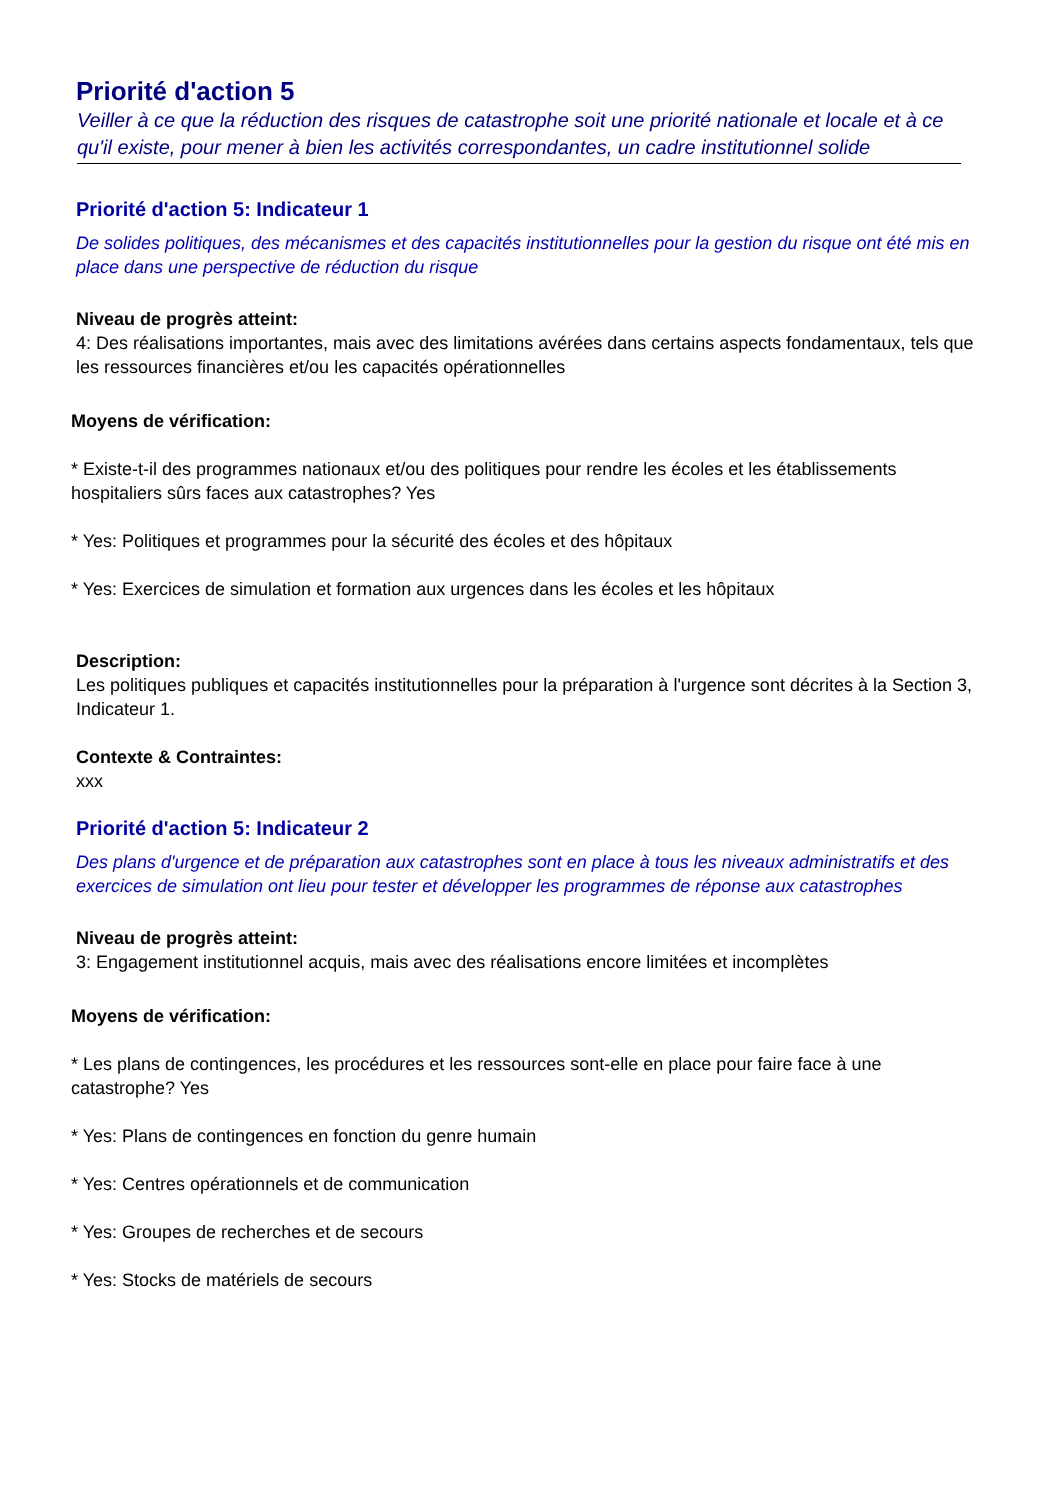Priorité d'action 5
Veiller à ce que la réduction des risques de catastrophe soit une priorité nationale et locale et à ce qu'il existe, pour mener à bien les activités correspondantes, un cadre institutionnel solide
Priorité d'action 5: Indicateur 1
De solides politiques, des mécanismes et des capacités institutionnelles pour la gestion du risque ont été mis en place dans une perspective de réduction du risque
Niveau de progrès atteint:
4: Des réalisations importantes, mais avec des limitations avérées dans certains aspects fondamentaux, tels que les ressources financières et/ou les capacités opérationnelles
Moyens de vérification:
* Existe-t-il des programmes nationaux et/ou des politiques pour rendre les écoles et les établissements hospitaliers sûrs faces aux catastrophes? Yes
* Yes: Politiques et programmes pour la sécurité des écoles et des hôpitaux
* Yes: Exercices de simulation et formation aux urgences dans les écoles et les hôpitaux
Description:
Les politiques publiques et capacités institutionnelles pour la préparation à l'urgence sont décrites à la Section 3, Indicateur 1.
Contexte & Contraintes:
xxx
Priorité d'action 5: Indicateur 2
Des plans d'urgence et de préparation aux catastrophes sont en place à tous les niveaux administratifs et des exercices de simulation ont lieu pour tester et développer les programmes de réponse aux catastrophes
Niveau de progrès atteint:
3: Engagement institutionnel acquis, mais avec des réalisations encore limitées et incomplètes
Moyens de vérification:
* Les plans de contingences, les procédures et les ressources sont-elle en place pour faire face à une catastrophe? Yes
* Yes: Plans de contingences en fonction du genre humain
* Yes: Centres opérationnels et de communication
* Yes: Groupes de recherches et de secours
* Yes: Stocks de matériels de secours